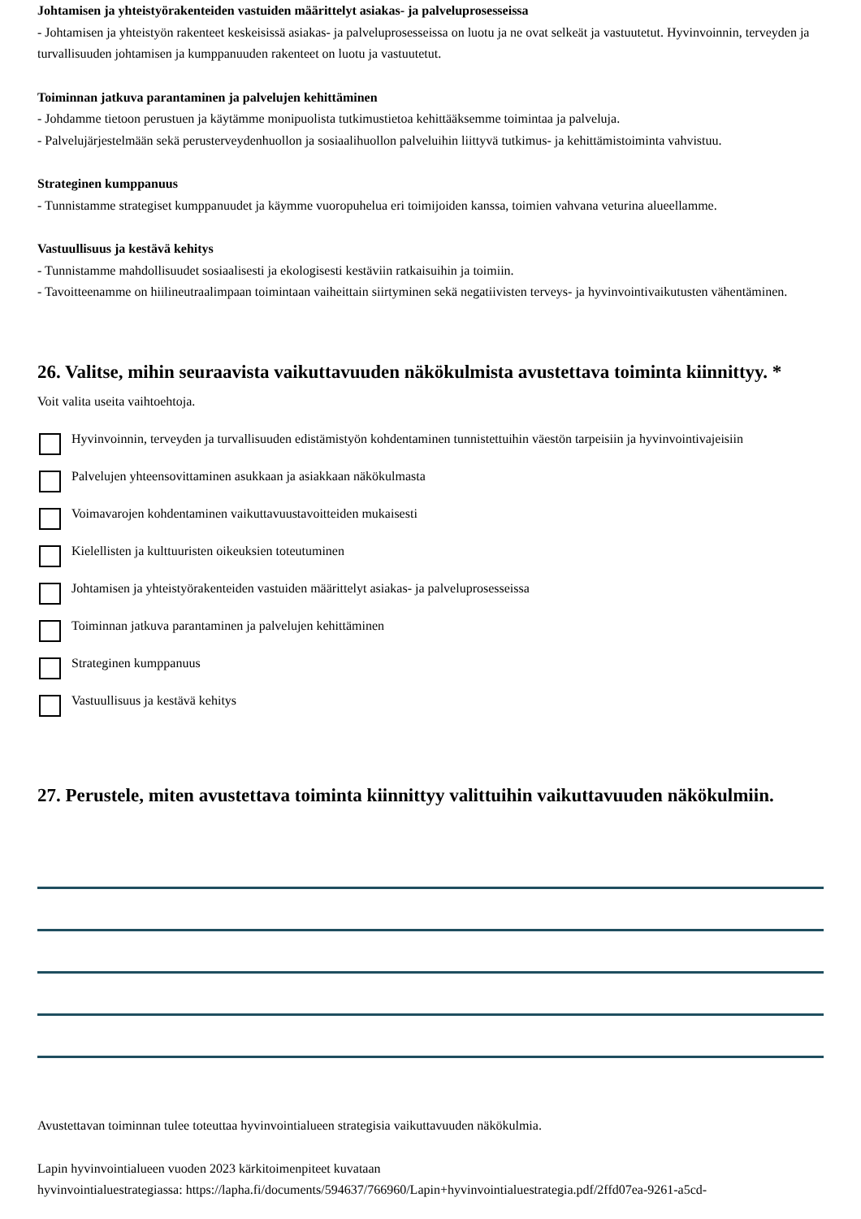Johtamisen ja yhteistyörakenteiden vastuiden määrittelyt asiakas- ja palveluprosesseissa
- Johtamisen ja yhteistyön rakenteet keskeisissä asiakas- ja palveluprosesseissa on luotu ja ne ovat selkeät ja vastuutetut. Hyvinvoinnin, terveyden ja turvallisuuden johtamisen ja kumppanuuden rakenteet on luotu ja vastuutetut.
Toiminnan jatkuva parantaminen ja palvelujen kehittäminen
- Johdamme tietoon perustuen ja käytämme monipuolista tutkimustietoa kehittääksemme toimintaa ja palveluja.
- Palvelujärjestelmään sekä perusterveydenhuollon ja sosiaalihuollon palveluihin liittyvä tutkimus- ja kehittämistoiminta vahvistuu.
Strateginen kumppanuus
- Tunnistamme strategiset kumppanuudet ja käymme vuoropuhelua eri toimijoiden kanssa, toimien vahvana veturina alueellamme.
Vastuullisuus ja kestävä kehitys
- Tunnistamme mahdollisuudet sosiaalisesti ja ekologisesti kestäviin ratkaisuihin ja toimiin.
- Tavoitteenamme on hiilineutraalimpaan toimintaan vaiheittain siirtyminen sekä negatiivisten terveys- ja hyvinvointivaikutusten vähentäminen.
26. Valitse, mihin seuraavista vaikuttavuuden näkökulmista avustettava toiminta kiinnittyy. *
Voit valita useita vaihtoehtoja.
Hyvinvoinnin, terveyden ja turvallisuuden edistämistyön kohdentaminen tunnistettuihin väestön tarpeisiin ja hyvinvointivajeisiin
Palvelujen yhteensovittaminen asukkaan ja asiakkaan näkökulmasta
Voimavarojen kohdentaminen vaikuttavuustavoitteiden mukaisesti
Kielellisten ja kulttuuristen oikeuksien toteutuminen
Johtamisen ja yhteistyörakenteiden vastuiden määrittelyt asiakas- ja palveluprosesseissa
Toiminnan jatkuva parantaminen ja palvelujen kehittäminen
Strateginen kumppanuus
Vastuullisuus ja kestävä kehitys
27. Perustele, miten avustettava toiminta kiinnittyy valittuihin vaikuttavuuden näkökulmiin.
Avustettavan toiminnan tulee toteuttaa hyvinvointialueen strategisia vaikuttavuuden näkökulmia.
Lapin hyvinvointialueen vuoden 2023 kärkitoimenpiteet kuvataan
hyvinvointialuestrategiassa: https://lapha.fi/documents/594637/766960/Lapin+hyvinvointialuestrategia.pdf/2ffd07ea-9261-a5cd-